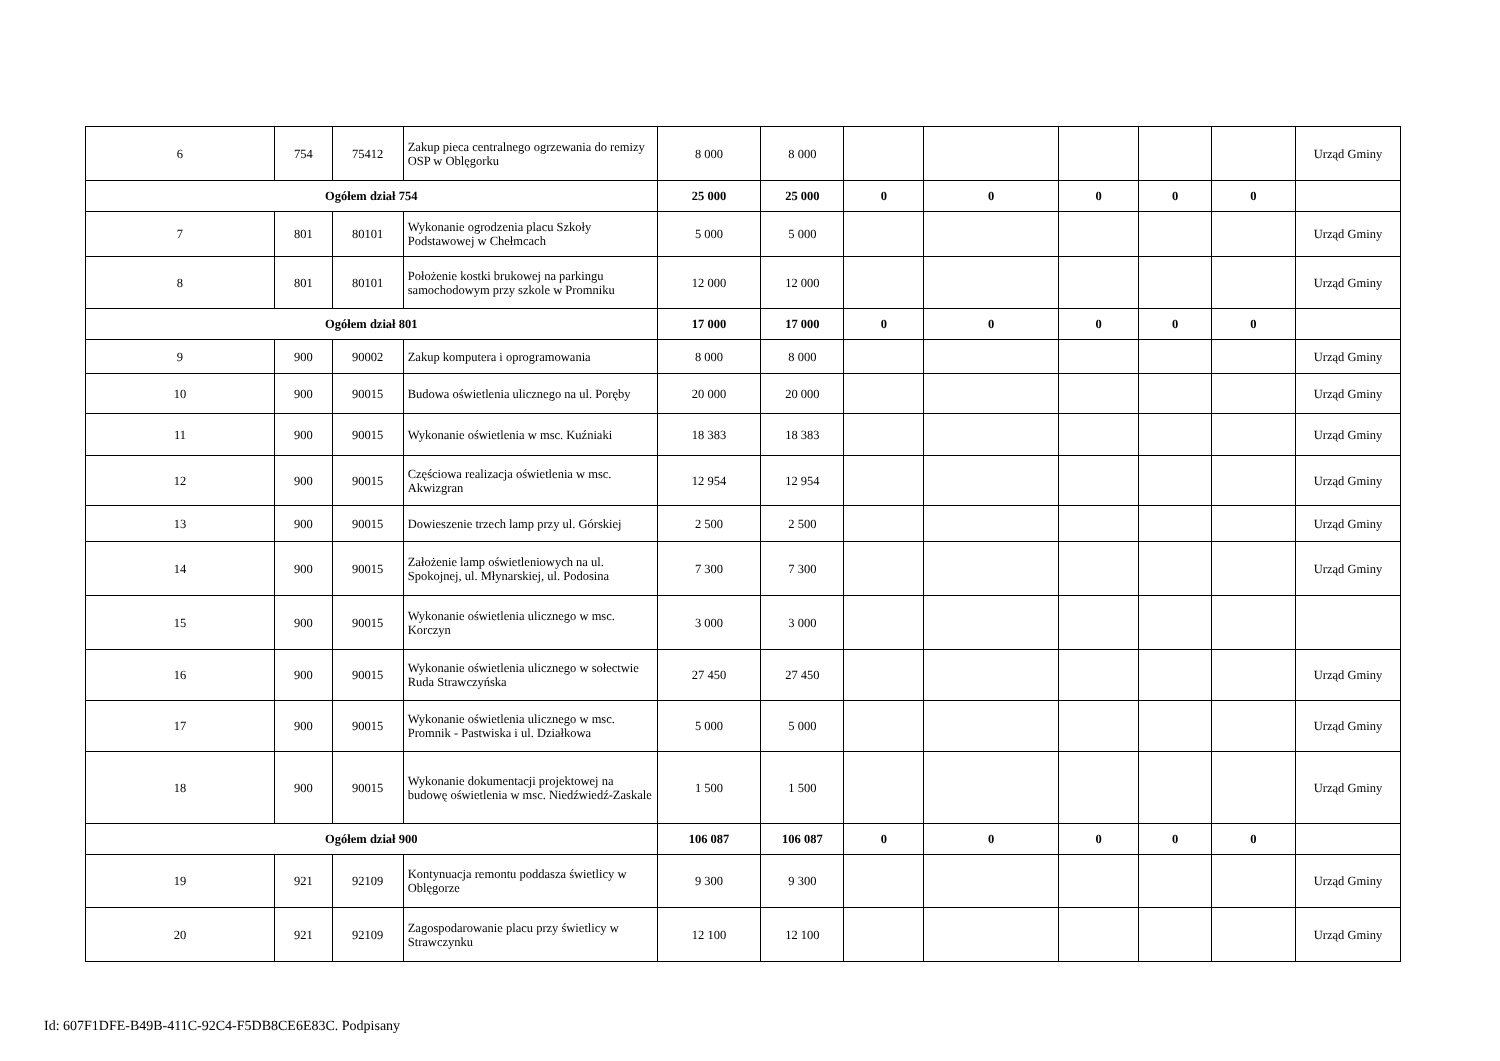| 6 | 754 | 75412 | Zakup pieca centralnego ogrzewania do remizy OSP w Oblęgorku | 8 000 | 8 000 | | | | | | Urząd Gminy |
| Ogółem dział 754 | | | | 25 000 | 25 000 | 0 | 0 | 0 | 0 | 0 | |
| 7 | 801 | 80101 | Wykonanie ogrodzenia placu Szkoły Podstawowej w Chełmcach | 5 000 | 5 000 | | | | | | Urząd Gminy |
| 8 | 801 | 80101 | Położenie kostki brukowej na parkingu samochodowym przy szkole w Promniku | 12 000 | 12 000 | | | | | | Urząd Gminy |
| Ogółem dział 801 | | | | 17 000 | 17 000 | 0 | 0 | 0 | 0 | 0 | |
| 9 | 900 | 90002 | Zakup komputera i oprogramowania | 8 000 | 8 000 | | | | | | Urząd Gminy |
| 10 | 900 | 90015 | Budowa oświetlenia ulicznego na ul. Poręby | 20 000 | 20 000 | | | | | | Urząd Gminy |
| 11 | 900 | 90015 | Wykonanie oświetlenia w msc. Kuźniaki | 18 383 | 18 383 | | | | | | Urząd Gminy |
| 12 | 900 | 90015 | Częściowa realizacja oświetlenia w msc. Akwizgran | 12 954 | 12 954 | | | | | | Urząd Gminy |
| 13 | 900 | 90015 | Dowieszenie trzech lamp przy ul. Górskiej | 2 500 | 2 500 | | | | | | Urząd Gminy |
| 14 | 900 | 90015 | Założenie lamp oświetleniowych na ul. Spokojnej, ul. Młynarskiej, ul. Podosina | 7 300 | 7 300 | | | | | | Urząd Gminy |
| 15 | 900 | 90015 | Wykonanie oświetlenia ulicznego w msc. Korczyn | 3 000 | 3 000 | | | | | | |
| 16 | 900 | 90015 | Wykonanie oświetlenia ulicznego w sołectwie Ruda Strawczyńska | 27 450 | 27 450 | | | | | | Urząd Gminy |
| 17 | 900 | 90015 | Wykonanie oświetlenia ulicznego w msc. Promnik - Pastwiska i ul. Działkowa | 5 000 | 5 000 | | | | | | Urząd Gminy |
| 18 | 900 | 90015 | Wykonanie dokumentacji projektowej na budowę oświetlenia w msc. Niedźwiedź-Zaskale | 1 500 | 1 500 | | | | | | Urząd Gminy |
| Ogółem dział 900 | | | | 106 087 | 106 087 | 0 | 0 | 0 | 0 | 0 | |
| 19 | 921 | 92109 | Kontynuacja remontu poddasza świetlicy w Oblęgorze | 9 300 | 9 300 | | | | | | Urząd Gminy |
| 20 | 921 | 92109 | Zagospodarowanie placu przy świetlicy w Strawczynku | 12 100 | 12 100 | | | | | | Urząd Gminy |
Id: 607F1DFE-B49B-411C-92C4-F5DB8CE6E83C. Podpisany